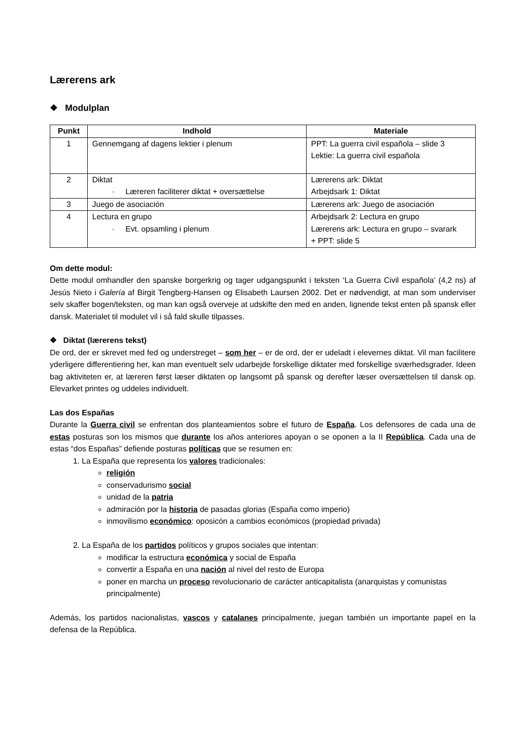Lærerens ark
❖ Modulplan
| Punkt | Indhold | Materiale |
| --- | --- | --- |
| 1 | Gennemgang af dagens lektier i plenum | PPT: La guerra civil española – slide 3 Lektie: La guerra civil española |
| 2 | Diktat · Læreren faciliterer diktat + oversættelse | Lærerens ark: Diktat Arbejdsark 1: Diktat |
| 3 | Juego de asociación | Lærerens ark: Juego de asociación |
| 4 | Lectura en grupo · Evt. opsamling i plenum | Arbejdsark 2: Lectura en grupo Lærerens ark: Lectura en grupo – svarark + PPT: slide 5 |
Om dette modul:
Dette modul omhandler den spanske borgerkrig og tager udgangspunkt i teksten ‘La Guerra Civil española’ (4,2 ns) af Jesús Nieto i Galería af Birgit Tengberg-Hansen og Elisabeth Laursen 2002. Det er nødvendigt, at man som underviser selv skaffer bogen/teksten, og man kan også overveje at udskifte den med en anden, lignende tekst enten på spansk eller dansk. Materialet til modulet vil i så fald skulle tilpasses.
❖ Diktat (lærerens tekst)
De ord, der er skrevet med fed og understreget – som her – er de ord, der er udeladt i elevernes diktat. Vil man facilitere yderligere differentiering her, kan man eventuelt selv udarbejde forskellige diktater med forskellige sværhedsgrader. Ideen bag aktiviteten er, at læreren først læser diktaten op langsomt på spansk og derefter læser oversættelsen til dansk op. Elevarket printes og uddeles individuelt.
Las dos Españas
Durante la Guerra civil se enfrentan dos planteamientos sobre el futuro de España. Los defensores de cada una de estas posturas son los mismos que durante los años anteriores apoyan o se oponen a la II República. Cada una de estas “dos Españas” defiende posturas políticas que se resumen en:
1. La España que representa los valores tradicionales:
religión
conservadurismo social
unidad de la patria
admiración por la historia de pasadas glorias (España como imperio)
inmovilismo económico: oposicón a cambios económicos (propiedad privada)
2. La España de los partidos políticos y grupos sociales que intentan:
modificar la estructura económica y social de España
convertir a España en una nación al nivel del resto de Europa
poner en marcha un proceso revolucionario de carácter anticapitalista (anarquistas y comunistas principalmente)
Además, los partidos nacionalistas, vascos y catalanes principalmente, juegan también un importante papel en la defensa de la República.